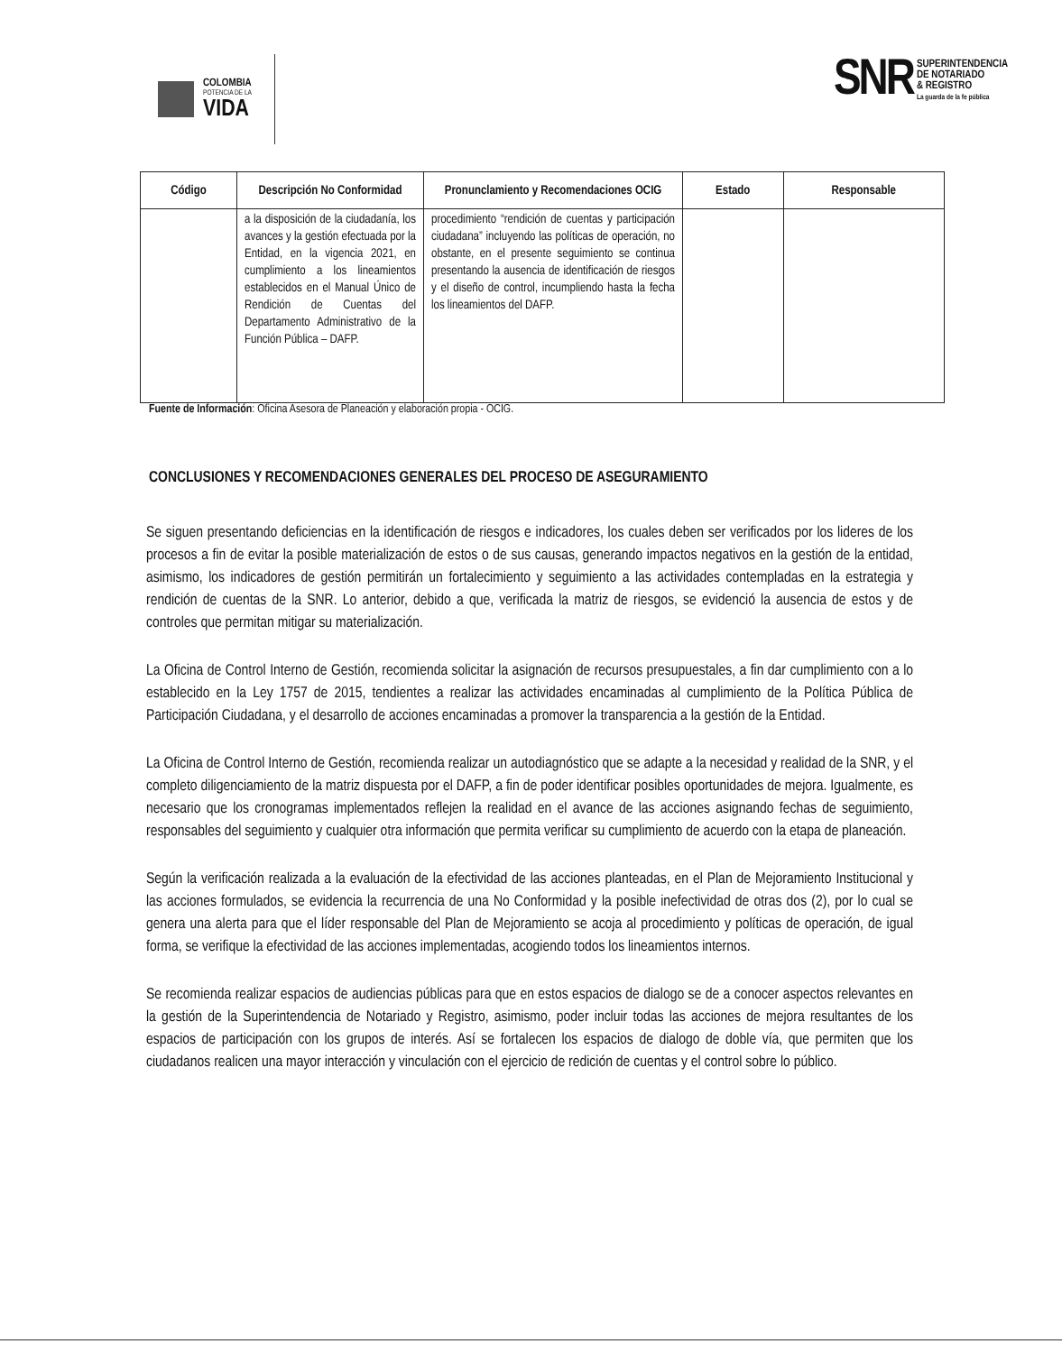COLOMBIA
POTENCIA DE LA
VIDA
SNR
SUPERINTENDENCIA
DE NOTARIADO
& REGISTRO
La guarda de la fe pública
| Código | Descripción No Conformidad | Pronunclamiento y Recomendaciones OCIG | Estado | Responsable |
| --- | --- | --- | --- | --- |
| | a la disposición de la ciudadanía, los avances y la gestión efectuada por la Entidad, en la vigencia 2021, en cumplimiento a los lineamientos establecidos en el Manual Único de Rendición de Cuentas del Departamento Administrativo de la Función Pública – DAFP. | procedimiento “rendición de cuentas y participación ciudadana” incluyendo las políticas de operación, no obstante, en el presente seguimiento se continua presentando la ausencia de identificación de riesgos y el diseño de control, incumpliendo hasta la fecha los lineamientos del DAFP. | | |
Fuente de Información: Oficina Asesora de Planeación y elaboración propia - OCIG.
CONCLUSIONES Y RECOMENDACIONES GENERALES DEL PROCESO DE ASEGURAMIENTO
Se siguen presentando deficiencias en la identificación de riesgos e indicadores, los cuales deben ser verificados por los lideres de los procesos a fin de evitar la posible materialización de estos o de sus causas, generando impactos negativos en la gestión de la entidad, asimismo, los indicadores de gestión permitirán un fortalecimiento y seguimiento a las actividades contempladas en la estrategia y rendición de cuentas de la SNR. Lo anterior, debido a que, verificada la matriz de riesgos, se evidenció la ausencia de estos y de controles que permitan mitigar su materialización.
La Oficina de Control Interno de Gestión, recomienda solicitar la asignación de recursos presupuestales, a fin dar cumplimiento con a lo establecido en la Ley 1757 de 2015, tendientes a realizar las actividades encaminadas al cumplimiento de la Política Pública de Participación Ciudadana, y el desarrollo de acciones encaminadas a promover la transparencia a la gestión de la Entidad.
La Oficina de Control Interno de Gestión, recomienda realizar un autodiagnóstico que se adapte a la necesidad y realidad de la SNR, y el completo diligenciamiento de la matriz dispuesta por el DAFP, a fin de poder identificar posibles oportunidades de mejora. Igualmente, es necesario que los cronogramas implementados reflejen la realidad en el avance de las acciones asignando fechas de seguimiento, responsables del seguimiento y cualquier otra información que permita verificar su cumplimiento de acuerdo con la etapa de planeación.
Según la verificación realizada a la evaluación de la efectividad de las acciones planteadas, en el Plan de Mejoramiento Institucional y las acciones formulados, se evidencia la recurrencia de una No Conformidad y la posible inefectividad de otras dos (2), por lo cual se genera una alerta para que el líder responsable del Plan de Mejoramiento se acoja al procedimiento y políticas de operación, de igual forma, se verifique la efectividad de las acciones implementadas, acogiendo todos los lineamientos internos.
Se recomienda realizar espacios de audiencias públicas para que en estos espacios de dialogo se de a conocer aspectos relevantes en la gestión de la Superintendencia de Notariado y Registro, asimismo, poder incluir todas las acciones de mejora resultantes de los espacios de participación con los grupos de interés. Así se fortalecen los espacios de dialogo de doble vía, que permiten que los ciudadanos realicen una mayor interacción y vinculación con el ejercicio de redición de cuentas y el control sobre lo público.